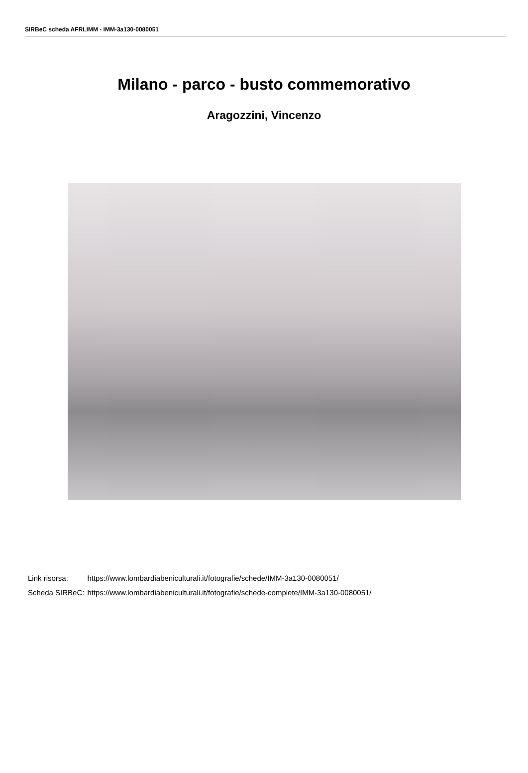SIRBeC scheda AFRLIMM - IMM-3a130-0080051
Milano - parco - busto commemorativo
Aragozzini, Vincenzo
| Link risorsa: | https://www.lombardiabeniculturali.it/fotografie/schede/IMM-3a130-0080051/ |
| Scheda SIRBeC: | https://www.lombardiabeniculturali.it/fotografie/schede-complete/IMM-3a130-0080051/ |